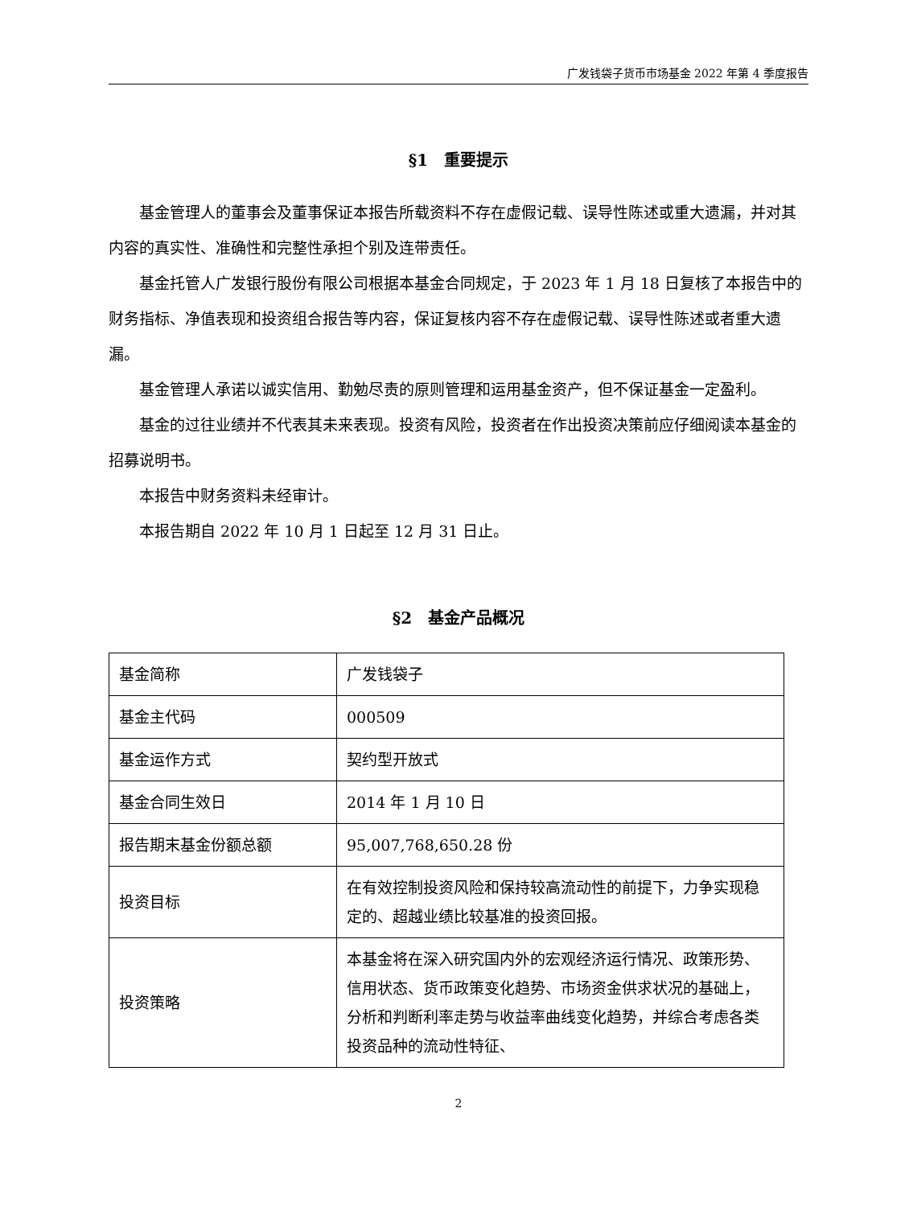广发钱袋子货币市场基金 2022 年第 4 季度报告
§1　重要提示
基金管理人的董事会及董事保证本报告所载资料不存在虚假记载、误导性陈述或重大遗漏，并对其内容的真实性、准确性和完整性承担个别及连带责任。
基金托管人广发银行股份有限公司根据本基金合同规定，于 2023 年 1 月 18 日复核了本报告中的财务指标、净值表现和投资组合报告等内容，保证复核内容不存在虚假记载、误导性陈述或者重大遗漏。
基金管理人承诺以诚实信用、勤勉尽责的原则管理和运用基金资产，但不保证基金一定盈利。
基金的过往业绩并不代表其未来表现。投资有风险，投资者在作出投资决策前应仔细阅读本基金的招募说明书。
本报告中财务资料未经审计。
本报告期自 2022 年 10 月 1 日起至 12 月 31 日止。
§2　基金产品概况
| 基金简称 | 广发钱袋子 |
| 基金主代码 | 000509 |
| 基金运作方式 | 契约型开放式 |
| 基金合同生效日 | 2014 年 1 月 10 日 |
| 报告期末基金份额总额 | 95,007,768,650.28 份 |
| 投资目标 | 在有效控制投资风险和保持较高流动性的前提下，力争实现稳定的、超越业绩比较基准的投资回报。 |
| 投资策略 | 本基金将在深入研究国内外的宏观经济运行情况、政策形势、信用状态、货币政策变化趋势、市场资金供求状况的基础上，分析和判断利率走势与收益率曲线变化趋势，并综合考虑各类投资品种的流动性特征、 |
2